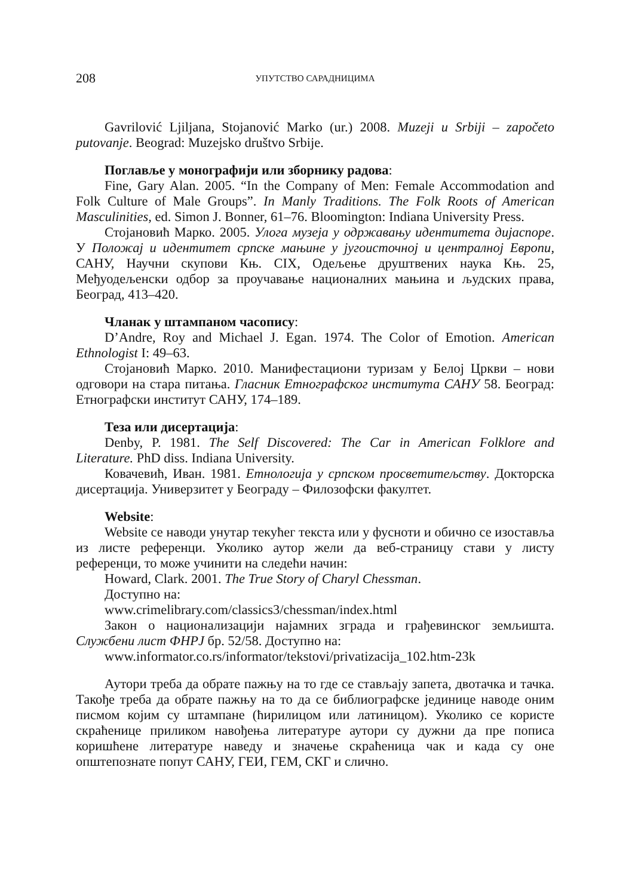208 УПУТСТВО САРАДНИЦИМА
Gavrilović Ljiljana, Stojanović Marko (ur.) 2008. Muzeji u Srbiji – započeto putovanje. Beograd: Muzejsko društvo Srbije.
Поглавље у монографији или зборнику радова:
Fine, Gary Alan. 2005. “In the Company of Men: Female Accommodation and Folk Culture of Male Groups”. In Manly Traditions. The Folk Roots of American Masculinities, ed. Simon J. Bonner, 61–76. Bloomington: Indiana University Press.
Стојановић Марко. 2005. Улога музеја у одржавању идентитета дијаспоре. У Положај и идентитет српске мањине у југоисточној и централној Европи, САНУ, Научни скупови Књ. CIX, Одељење друштвених наука Књ. 25, Међуодељенски одбор за проучавање националних мањина и људских права, Београд, 413–420.
Чланак у штампаном часопису:
D’Andre, Roy and Michael J. Egan. 1974. The Color of Emotion. American Ethnologist I: 49–63.
Стојановић Марко. 2010. Манифестациони туризам у Белој Цркви – нови одговори на стара питања. Гласник Етнографског института САНУ 58. Београд: Етнографски институт САНУ, 174–189.
Теза или дисертација:
Denby, P. 1981. The Self Discovered: The Car in American Folklore and Literature. PhD diss. Indiana University.
Ковачевић, Иван. 1981. Етнологија у српском просветитељству. Докторска дисертација. Универзитет у Београду – Филозофски факултет.
Website:
Website се наводи унутар текућег текста или у фусноти и обично се изоставља из листе референци. Уколико аутор жели да веб-страницу стави у листу референци, то може учинити на следећи начин:
Howard, Clark. 2001. The True Story of Charyl Chessman.
Доступно на:
www.crimelibrary.com/classics3/chessman/index.html
Закон о национализацији најамних зграда и грађевинског земљишта. Службени лист ФНРЈ бр. 52/58. Доступно на:
www.informator.co.rs/informator/tekstovi/privatizacija_102.htm-23k
Аутори треба да обрате пажњу на то где се стављају запета, двотачка и тачка. Такође треба да обрате пажњу на то да се библиографске јединице наводе оним писмом којим су штампане (ћирилицом или латиницом). Уколико се користе скраћенице приликом навођења литературе аутори су дужни да пре пописа коришћене литературе наведу и значење скраћеница чак и када су оне општепознате попут САНУ, ГЕИ, ГЕМ, СКГ и слично.